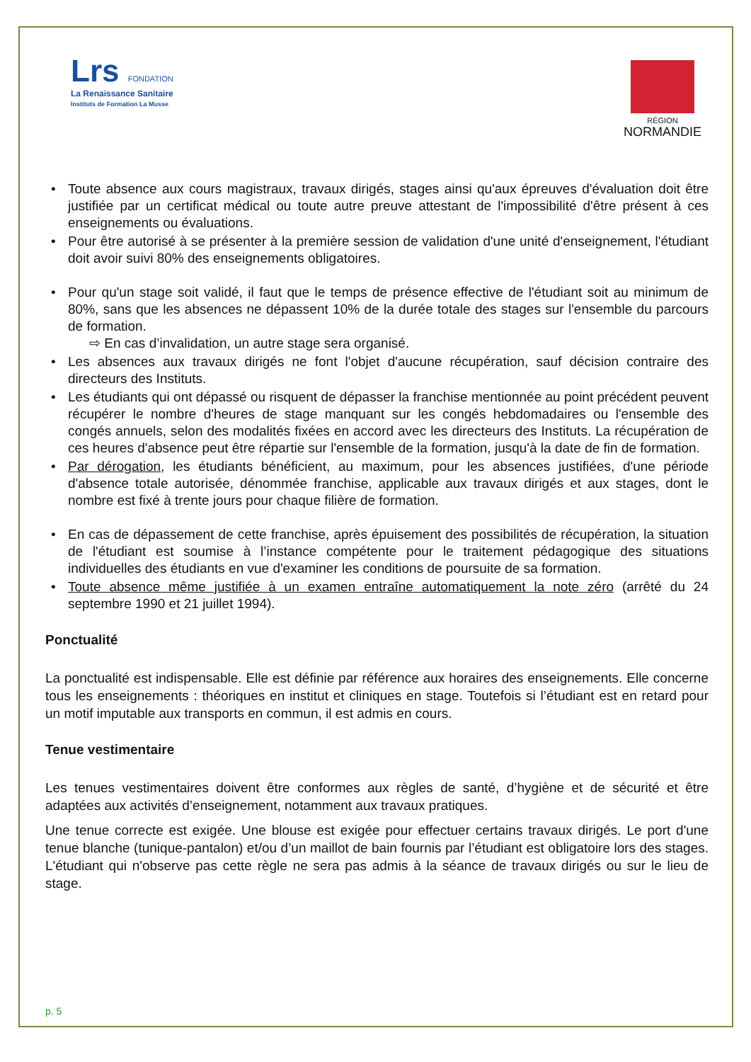Lrs FONDATION
La Renaissance Sanitaire
Instituts de Formation La Musse
RÉGION
NORMANDIE
• Toute absence aux cours magistraux, travaux dirigés, stages ainsi qu'aux épreuves d'évaluation doit être justifiée par un certificat médical ou toute autre preuve attestant de l'impossibilité d'être présent à ces enseignements ou évaluations.
• Pour être autorisé à se présenter à la première session de validation d'une unité d'enseignement, l'étudiant doit avoir suivi 80% des enseignements obligatoires.
• Pour qu'un stage soit validé, il faut que le temps de présence effective de l'étudiant soit au minimum de 80%, sans que les absences ne dépassent 10% de la durée totale des stages sur l'ensemble du parcours de formation.
⇨ En cas d’invalidation, un autre stage sera organisé.
• Les absences aux travaux dirigés ne font l'objet d'aucune récupération, sauf décision contraire des directeurs des Instituts.
• Les étudiants qui ont dépassé ou risquent de dépasser la franchise mentionnée au point précédent peuvent récupérer le nombre d'heures de stage manquant sur les congés hebdomadaires ou l'ensemble des congés annuels, selon des modalités fixées en accord avec les directeurs des Instituts. La récupération de ces heures d'absence peut être répartie sur l'ensemble de la formation, jusqu'à la date de fin de formation.
• Par dérogation, les étudiants bénéficient, au maximum, pour les absences justifiées, d'une période d'absence totale autorisée, dénommée franchise, applicable aux travaux dirigés et aux stages, dont le nombre est fixé à trente jours pour chaque filière de formation.
• En cas de dépassement de cette franchise, après épuisement des possibilités de récupération, la situation de l'étudiant est soumise à l’instance compétente pour le traitement pédagogique des situations individuelles des étudiants en vue d'examiner les conditions de poursuite de sa formation.
• Toute absence même justifiée à un examen entraîne automatiquement la note zéro (arrêté du 24 septembre 1990 et 21 juillet 1994).
Ponctualité
La ponctualité est indispensable. Elle est définie par référence aux horaires des enseignements. Elle concerne tous les enseignements : théoriques en institut et cliniques en stage. Toutefois si l’étudiant est en retard pour un motif imputable aux transports en commun, il est admis en cours.
Tenue vestimentaire
Les tenues vestimentaires doivent être conformes aux règles de santé, d’hygiène et de sécurité et être adaptées aux activités d’enseignement, notamment aux travaux pratiques.
Une tenue correcte est exigée. Une blouse est exigée pour effectuer certains travaux dirigés. Le port d'une tenue blanche (tunique-pantalon) et/ou d’un maillot de bain fournis par l’étudiant est obligatoire lors des stages. L'étudiant qui n'observe pas cette règle ne sera pas admis à la séance de travaux dirigés ou sur le lieu de stage.
p. 5